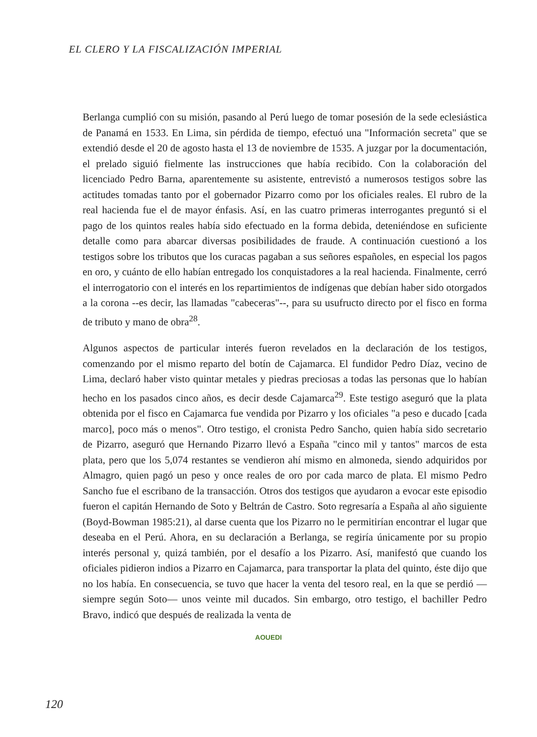EL CLERO Y LA FISCALIZACIÓN IMPERIAL
Berlanga cumplió con su misión, pasando al Perú luego de tomar posesión de la sede eclesiástica de Panamá en 1533. En Lima, sin pérdida de tiempo, efectuó una "Información secreta" que se extendió desde el 20 de agosto hasta el 13 de noviembre de 1535. A juzgar por la documentación, el prelado siguió fielmente las instrucciones que había recibido. Con la colaboración del licenciado Pedro Barna, aparentemente su asistente, entrevistó a numerosos testigos sobre las actitudes tomadas tanto por el gobernador Pizarro como por los oficiales reales. El rubro de la real hacienda fue el de mayor énfasis. Así, en las cuatro primeras interrogantes preguntó si el pago de los quintos reales había sido efectuado en la forma debida, deteniéndose en suficiente detalle como para abarcar diversas posibilidades de fraude. A continuación cuestionó a los testigos sobre los tributos que los curacas pagaban a sus señores españoles, en especial los pagos en oro, y cuánto de ello habían entregado los conquistadores a la real hacienda. Finalmente, cerró el interrogatorio con el interés en los repartimientos de indígenas que debían haber sido otorgados a la corona --es decir, las llamadas "cabeceras"--, para su usufructo directo por el fisco en forma de tributo y mano de obra<sup>28</sup>.
Algunos aspectos de particular interés fueron revelados en la declaración de los testigos, comenzando por el mismo reparto del botín de Cajamarca. El fundidor Pedro Díaz, vecino de Lima, declaró haber visto quintar metales y piedras preciosas a todas las personas que lo habían hecho en los pasados cinco años, es decir desde Cajamarca<sup>29</sup>. Este testigo aseguró que la plata obtenida por el fisco en Cajamarca fue vendida por Pizarro y los oficiales "a peso e ducado [cada marco], poco más o menos". Otro testigo, el cronista Pedro Sancho, quien había sido secretario de Pizarro, aseguró que Hernando Pizarro llevó a España "cinco mil y tantos" marcos de esta plata, pero que los 5,074 restantes se vendieron ahí mismo en almoneda, siendo adquiridos por Almagro, quien pagó un peso y once reales de oro por cada marco de plata. El mismo Pedro Sancho fue el escribano de la transacción. Otros dos testigos que ayudaron a evocar este episodio fueron el capitán Hernando de Soto y Beltrán de Castro. Soto regresaría a España al año siguiente (Boyd-Bowman 1985:21), al darse cuenta que los Pizarro no le permitirían encontrar el lugar que deseaba en el Perú. Ahora, en su declaración a Berlanga, se regiría únicamente por su propio interés personal y, quizá también, por el desafío a los Pizarro. Así, manifestó que cuando los oficiales pidieron indios a Pizarro en Cajamarca, para transportar la plata del quinto, éste dijo que no los había. En consecuencia, se tuvo que hacer la venta del tesoro real, en la que se perdió —siempre según Soto— unos veinte mil ducados. Sin embargo, otro testigo, el bachiller Pedro Bravo, indicó que después de realizada la venta de
120
AOUEDI